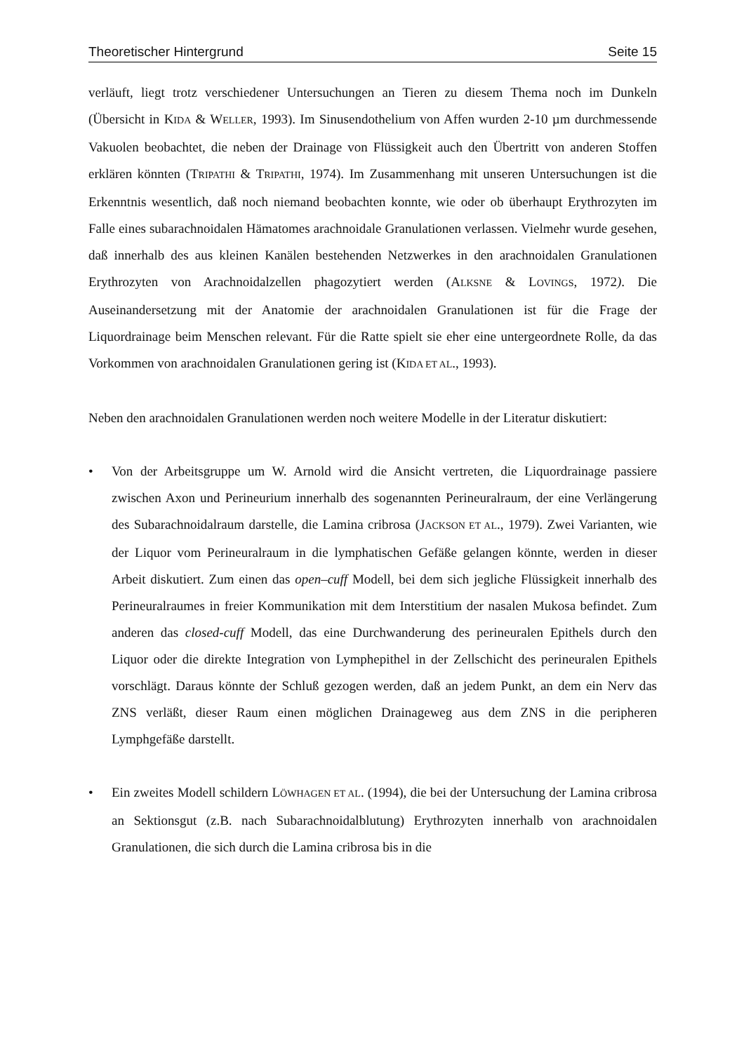Theoretischer Hintergrund Seite 15
verläuft, liegt trotz verschiedener Untersuchungen an Tieren zu diesem Thema noch im Dunkeln (Übersicht in KIDA & WELLER, 1993). Im Sinusendothelium von Affen wurden 2-10 µm durchmessende Vakuolen beobachtet, die neben der Drainage von Flüssigkeit auch den Übertritt von anderen Stoffen erklären könnten (TRIPATHI & TRIPATHI, 1974). Im Zusammenhang mit unseren Untersuchungen ist die Erkenntnis wesentlich, daß noch niemand beobachten konnte, wie oder ob überhaupt Erythrozyten im Falle eines subarachnoidalen Hämatomes arachnoidale Granulationen verlassen. Vielmehr wurde gesehen, daß innerhalb des aus kleinen Kanälen bestehenden Netzwerkes in den arachnoidalen Granulationen Erythrozyten von Arachnoidalzellen phagozytiert werden (ALKSNE & LOVINGS, 1972). Die Auseinandersetzung mit der Anatomie der arachnoidalen Granulationen ist für die Frage der Liquordrainage beim Menschen relevant. Für die Ratte spielt sie eher eine untergeordnete Rolle, da das Vorkommen von arachnoidalen Granulationen gering ist (KIDA ET AL., 1993).
Neben den arachnoidalen Granulationen werden noch weitere Modelle in der Literatur diskutiert:
• Von der Arbeitsgruppe um W. Arnold wird die Ansicht vertreten, die Liquordrainage passiere zwischen Axon und Perineurium innerhalb des sogenannten Perineuralraum, der eine Verlängerung des Subarachnoidalraum darstelle, die Lamina cribrosa (JACKSON ET AL., 1979). Zwei Varianten, wie der Liquor vom Perineuralraum in die lymphatischen Gefäße gelangen könnte, werden in dieser Arbeit diskutiert. Zum einen das open–cuff Modell, bei dem sich jegliche Flüssigkeit innerhalb des Perineuralraumes in freier Kommunikation mit dem Interstitium der nasalen Mukosa befindet. Zum anderen das closed-cuff Modell, das eine Durchwanderung des perineuralen Epithels durch den Liquor oder die direkte Integration von Lymphepithel in der Zellschicht des perineuralen Epithels vorschlägt. Daraus könnte der Schluß gezogen werden, daß an jedem Punkt, an dem ein Nerv das ZNS verläßt, dieser Raum einen möglichen Drainageweg aus dem ZNS in die peripheren Lymphgefäße darstellt.
• Ein zweites Modell schildern LÖWHAGEN ET AL. (1994), die bei der Untersuchung der Lamina cribrosa an Sektionsgut (z.B. nach Subarachnoidalblutung) Erythrozyten innerhalb von arachnoidalen Granulationen, die sich durch die Lamina cribrosa bis in die